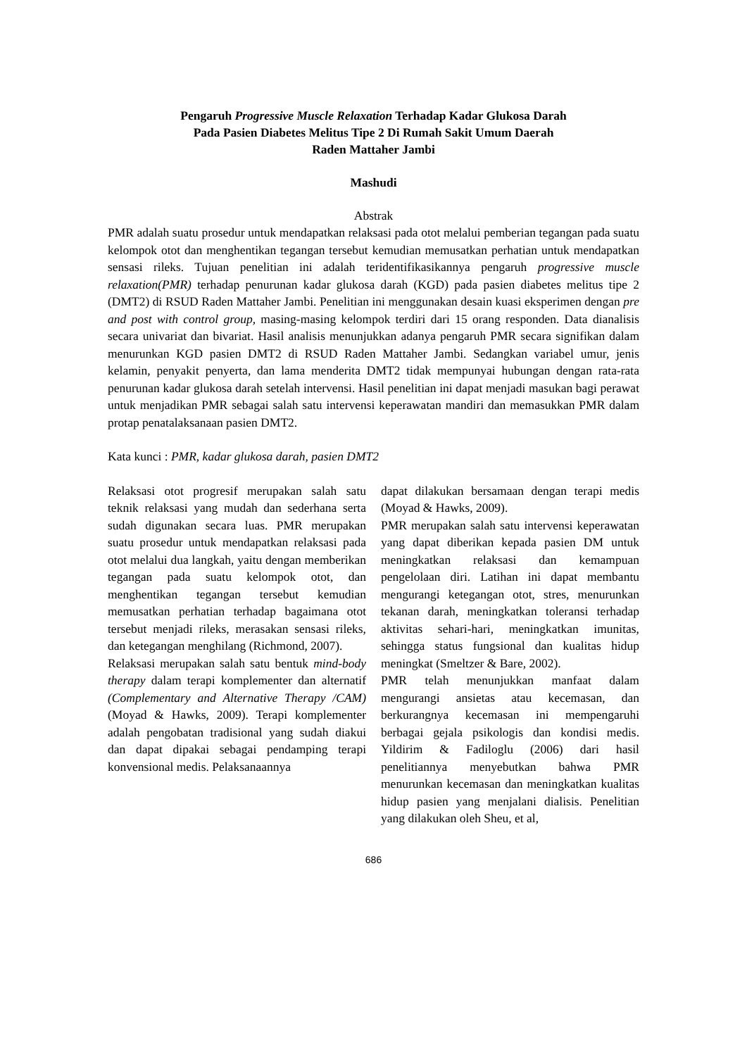Pengaruh Progressive Muscle Relaxation Terhadap Kadar Glukosa Darah
Pada Pasien Diabetes Melitus Tipe 2 Di Rumah Sakit Umum Daerah
Raden Mattaher Jambi
Mashudi
Abstrak
PMR adalah suatu prosedur untuk mendapatkan relaksasi pada otot melalui pemberian tegangan pada suatu kelompok otot dan menghentikan tegangan tersebut kemudian memusatkan perhatian untuk mendapatkan sensasi rileks. Tujuan penelitian ini adalah teridentifikasikannya pengaruh progressive muscle relaxation(PMR) terhadap penurunan kadar glukosa darah (KGD) pada pasien diabetes melitus tipe 2 (DMT2) di RSUD Raden Mattaher Jambi. Penelitian ini menggunakan desain kuasi eksperimen dengan pre and post with control group, masing-masing kelompok terdiri dari 15 orang responden. Data dianalisis secara univariat dan bivariat. Hasil analisis menunjukkan adanya pengaruh PMR secara signifikan dalam menurunkan KGD pasien DMT2 di RSUD Raden Mattaher Jambi. Sedangkan variabel umur, jenis kelamin, penyakit penyerta, dan lama menderita DMT2 tidak mempunyai hubungan dengan rata-rata penurunan kadar glukosa darah setelah intervensi. Hasil penelitian ini dapat menjadi masukan bagi perawat untuk menjadikan PMR sebagai salah satu intervensi keperawatan mandiri dan memasukkan PMR dalam protap penatalaksanaan pasien DMT2.
Kata kunci : PMR, kadar glukosa darah, pasien DMT2
Relaksasi otot progresif merupakan salah satu teknik relaksasi yang mudah dan sederhana serta sudah digunakan secara luas. PMR merupakan suatu prosedur untuk mendapatkan relaksasi pada otot melalui dua langkah, yaitu dengan memberikan tegangan pada suatu kelompok otot, dan menghentikan tegangan tersebut kemudian memusatkan perhatian terhadap bagaimana otot tersebut menjadi rileks, merasakan sensasi rileks, dan ketegangan menghilang (Richmond, 2007).
Relaksasi merupakan salah satu bentuk mind-body therapy dalam terapi komplementer dan alternatif (Complementary and Alternative Therapy /CAM) (Moyad & Hawks, 2009). Terapi komplementer adalah pengobatan tradisional yang sudah diakui dan dapat dipakai sebagai pendamping terapi konvensional medis. Pelaksanaannya
dapat dilakukan bersamaan dengan terapi medis (Moyad & Hawks, 2009).
PMR merupakan salah satu intervensi keperawatan yang dapat diberikan kepada pasien DM untuk meningkatkan relaksasi dan kemampuan pengelolaan diri. Latihan ini dapat membantu mengurangi ketegangan otot, stres, menurunkan tekanan darah, meningkatkan toleransi terhadap aktivitas sehari-hari, meningkatkan imunitas, sehingga status fungsional dan kualitas hidup meningkat (Smeltzer & Bare, 2002).
PMR telah menunjukkan manfaat dalam mengurangi ansietas atau kecemasan, dan berkurangnya kecemasan ini mempengaruhi berbagai gejala psikologis dan kondisi medis. Yildirim & Fadiloglu (2006) dari hasil penelitiannya menyebutkan bahwa PMR menurunkan kecemasan dan meningkatkan kualitas hidup pasien yang menjalani dialisis. Penelitian yang dilakukan oleh Sheu, et al,
686